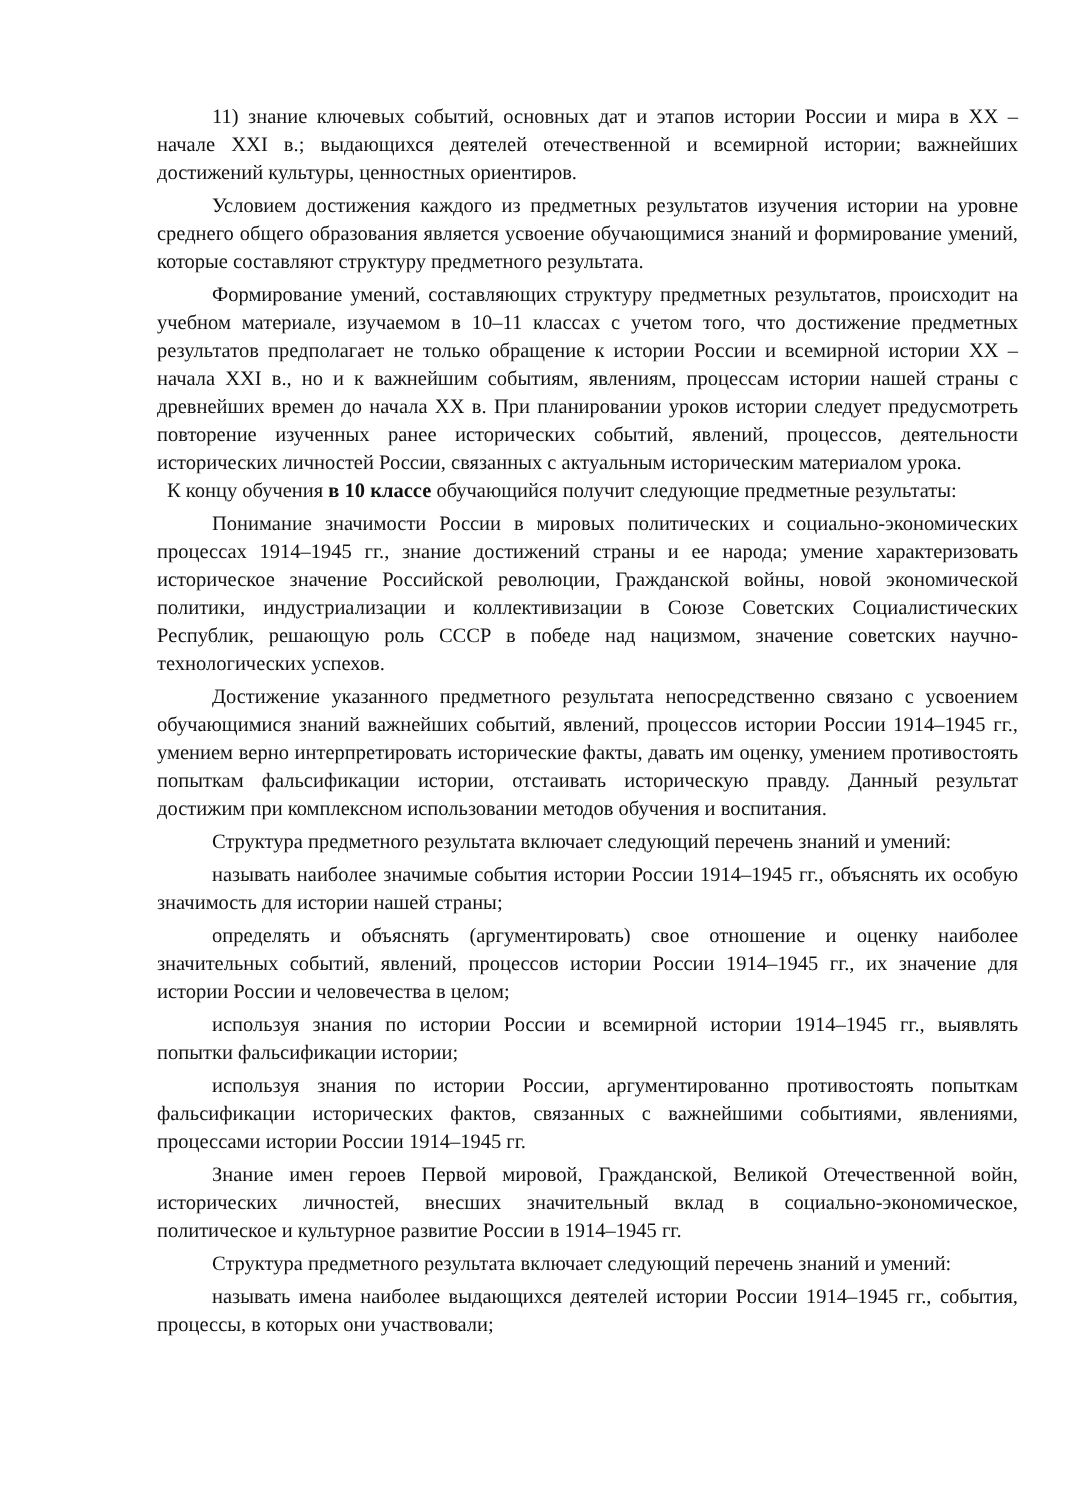11) знание ключевых событий, основных дат и этапов истории России и мира в XX – начале XXI в.; выдающихся деятелей отечественной и всемирной истории; важнейших достижений культуры, ценностных ориентиров.
Условием достижения каждого из предметных результатов изучения истории на уровне среднего общего образования является усвоение обучающимися знаний и формирование умений, которые составляют структуру предметного результата.
Формирование умений, составляющих структуру предметных результатов, происходит на учебном материале, изучаемом в 10–11 классах с учетом того, что достижение предметных результатов предполагает не только обращение к истории России и всемирной истории XX – начала XXI в., но и к важнейшим событиям, явлениям, процессам истории нашей страны с древнейших времен до начала XX в. При планировании уроков истории следует предусмотреть повторение изученных ранее исторических событий, явлений, процессов, деятельности исторических личностей России, связанных с актуальным историческим материалом урока.
К концу обучения в 10 классе обучающийся получит следующие предметные результаты:
Понимание значимости России в мировых политических и социально-экономических процессах 1914–1945 гг., знание достижений страны и ее народа; умение характеризовать историческое значение Российской революции, Гражданской войны, новой экономической политики, индустриализации и коллективизации в Союзе Советских Социалистических Республик, решающую роль СССР в победе над нацизмом, значение советских научно-технологических успехов.
Достижение указанного предметного результата непосредственно связано с усвоением обучающимися знаний важнейших событий, явлений, процессов истории России 1914–1945 гг., умением верно интерпретировать исторические факты, давать им оценку, умением противостоять попыткам фальсификации истории, отстаивать историческую правду. Данный результат достижим при комплексном использовании методов обучения и воспитания.
Структура предметного результата включает следующий перечень знаний и умений:
называть наиболее значимые события истории России 1914–1945 гг., объяснять их особую значимость для истории нашей страны;
определять и объяснять (аргументировать) свое отношение и оценку наиболее значительных событий, явлений, процессов истории России 1914–1945 гг., их значение для истории России и человечества в целом;
используя знания по истории России и всемирной истории 1914–1945 гг., выявлять попытки фальсификации истории;
используя знания по истории России, аргументированно противостоять попыткам фальсификации исторических фактов, связанных с важнейшими событиями, явлениями, процессами истории России 1914–1945 гг.
Знание имен героев Первой мировой, Гражданской, Великой Отечественной войн, исторических личностей, внесших значительный вклад в социально-экономическое, политическое и культурное развитие России в 1914–1945 гг.
Структура предметного результата включает следующий перечень знаний и умений:
называть имена наиболее выдающихся деятелей истории России 1914–1945 гг., события, процессы, в которых они участвовали;